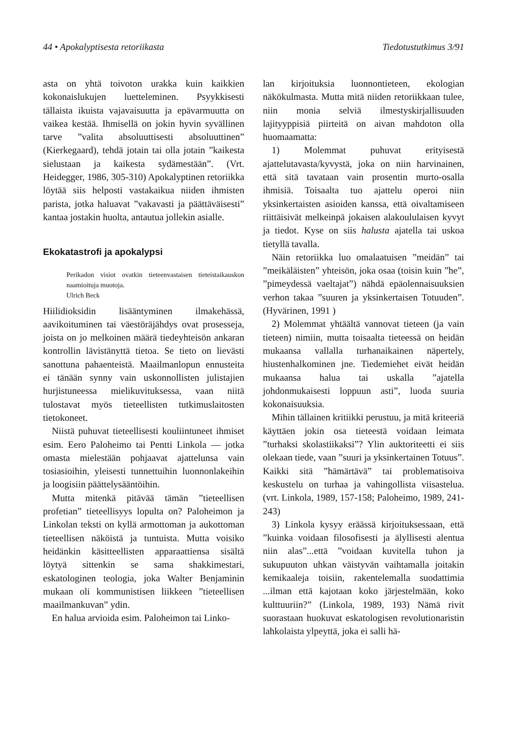44 • Apokalyptisesta retoriikasta Tiedotustutkimus 3/91
asta on yhtä toivoton urakka kuin kaikkien kokonaislukujen luetteleminen. Psyykkisesti tällaista ikuista vajavaisuutta ja epävarmuutta on vaikea kestää. Ihmisellä on jokin hyvin syvällinen tarve ”valita absoluuttisesti absoluuttinen” (Kierkegaard), tehdä jotain tai olla jotain ”kaikesta sielustaan ja kaikesta sydämestään”. (Vrt. Heidegger, 1986, 305-310) Apokalyptinen retoriikka löytää siis helposti vastakaikua niiden ihmisten parista, jotka haluavat ”vakavasti ja päättäväisesti” kantaa jostakin huolta, antautua jollekin asialle.
Ekokatastrofi ja apokalypsi
Perikadon visiot ovatkin tieteenvastaisen tieteistaikauskon naamioituja muotoja.
Ulrich Beck
Hiilidioksidin lisääntyminen ilmakehässä, aavikoituminen tai väestöräjähdys ovat prosesseja, joista on jo melkoinen määrä tiedeyhteisön ankaran kontrollin lävistänyttä tietoa. Se tieto on lievästi sanottuna pahaenteistä. Maailmanlopun ennusteita ei tänään synny vain uskonnollisten julistajien hurjistuneessa mielikuvituksessa, vaan niitä tulostavat myös tieteellisten tutkimuslaitosten tietokoneet.
Niistä puhuvat tieteellisesti kouliintuneet ihmiset esim. Eero Paloheimo tai Pentti Linkola — jotka omasta mielestään pohjaavat ajattelunsa vain tosiasioihin, yleisesti tunnettuihin luonnonlakeihin ja loogisiin päättelysääntöihin.
Mutta mitenkä pitävää tämän ”tieteellisen profetian” tieteellisyys lopulta on? Paloheimon ja Linkolan teksti on kyllä armottoman ja aukottoman tieteellisen näköistä ja tuntuista. Mutta voisiko heidänkin käsitteellisten apparaattiensa sisältä löytyä sittenkin se sama shakkimestari, eskatologinen teologia, joka Walter Benjaminin mukaan oli kommunistisen liikkeen ”tieteellisen maailmankuvan” ydin.
En halua arvioida esim. Paloheimon tai Linko-
lan kirjoituksia luonnontieteen, ekologian näkökulmasta. Mutta mitä niiden retoriikkaan tulee, niin monia selviä ilmestyskirjallisuuden lajityyppisiä piirteitä on aivan mahdoton olla huomaamatta:
1) Molemmat puhuvat erityisestä ajattelutavasta/kyvystä, joka on niin harvinainen, että sitä tavataan vain prosentin murto-osalla ihmisiä. Toisaalta tuo ajattelu operoi niin yksinkertaisten asioiden kanssa, että oivaltamiseen riittäisivät melkeinpä jokaisen alakoululaisen kyvyt ja tiedot. Kyse on siis halusta ajatella tai uskoa tietyllä tavalla.
Näin retoriikka luo omalaatuisen ”meidän” tai ”meikäläisten” yhteisön, joka osaa (toisin kuin ”he”, ”pimeydessä vaeltajat”) nähdä epäolennaisuuksien verhon takaa ”suuren ja yksinkertaisen Totuuden”. (Hyvärinen, 1991 )
2) Molemmat yhtäältä vannovat tieteen (ja vain tieteen) nimiin, mutta toisaalta tieteessä on heidän mukaansa vallalla turhanaikainen näpertely, hiustenhalkominen jne. Tiedemiehet eivät heidän mukaansa halua tai uskalla ”ajatella johdonmukaisesti loppuun asti”, luoda suuria kokonaisuuksia.
Mihin tällainen kritiikki perustuu, ja mitä kriteeriä käyttäen jokin osa tieteestä voidaan leimata ”turhaksi skolastiikaksi”? Ylin auktoriteetti ei siis olekaan tiede, vaan ”suuri ja yksinkertainen Totuus”. Kaikki sitä ”hämärtävä” tai problematisoiva keskustelu on turhaa ja vahingollista viisastelua. (vrt. Linkola, 1989, 157-158; Paloheimo, 1989, 241-243)
3) Linkola kysyy eräässä kirjoituksessaan, että ”kuinka voidaan filosofisesti ja älyllisesti alentua niin alas”...että ”voidaan kuvitella tuhon ja sukupuuton uhkan väistyvän vaihtamalla joitakin kemikaaleja toisiin, rakentelemalla suodattimia ...ilman että kajotaan koko järjestelmään, koko kulttuuriin?” (Linkola, 1989, 193) Nämä rivit suorastaan huokuvat eskatologisen revolutionaristin lahkolaista ylpeyttä, joka ei salli hä-